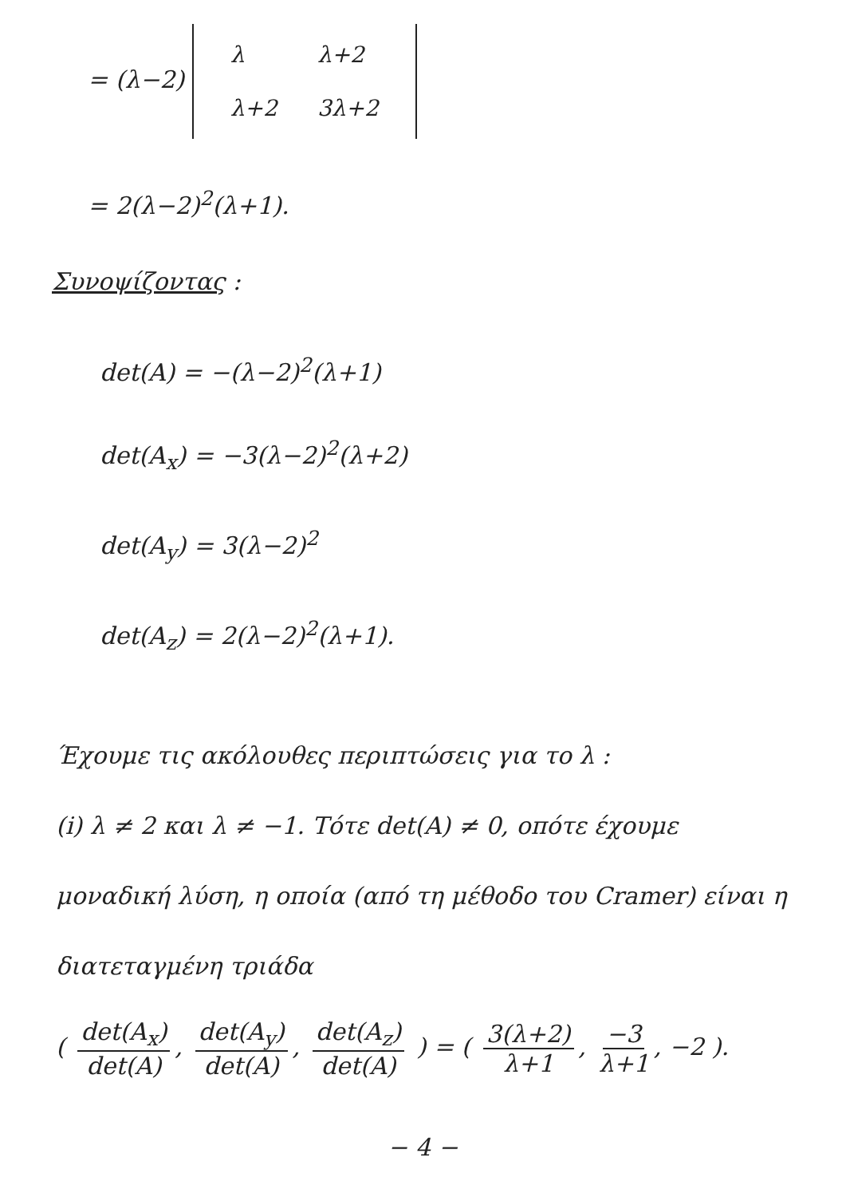= (λ−2)
| λ | λ+2 |
| λ+2 | 3λ+2 |
= 2(λ−2)<sup>2</sup>(λ+1).
Συνοψίζοντας :
det(A) = −(λ−2)<sup>2</sup>(λ+1)
det(A<sub>x</sub>) = −3(λ−2)<sup>2</sup>(λ+2)
det(A<sub>y</sub>) = 3(λ−2)<sup>2</sup>
det(A<sub>z</sub>) = 2(λ−2)<sup>2</sup>(λ+1).
Έχουμε τις ακόλουθες περιπτώσεις για το λ :
(i) λ ≠ 2 και λ ≠ −1. Τότε det(A) ≠ 0, οπότε έχουμε μοναδική λύση, η οποία (από τη μέθοδο του Cramer) είναι η διατεταγμένη τριάδα
( det(A<sub>x</sub>) det(A), det(A<sub>y</sub>) det(A), det(A<sub>z</sub>) det(A) ) = ( 3(λ+2) λ+1, −3 λ+1, −2 ).
− 4 −